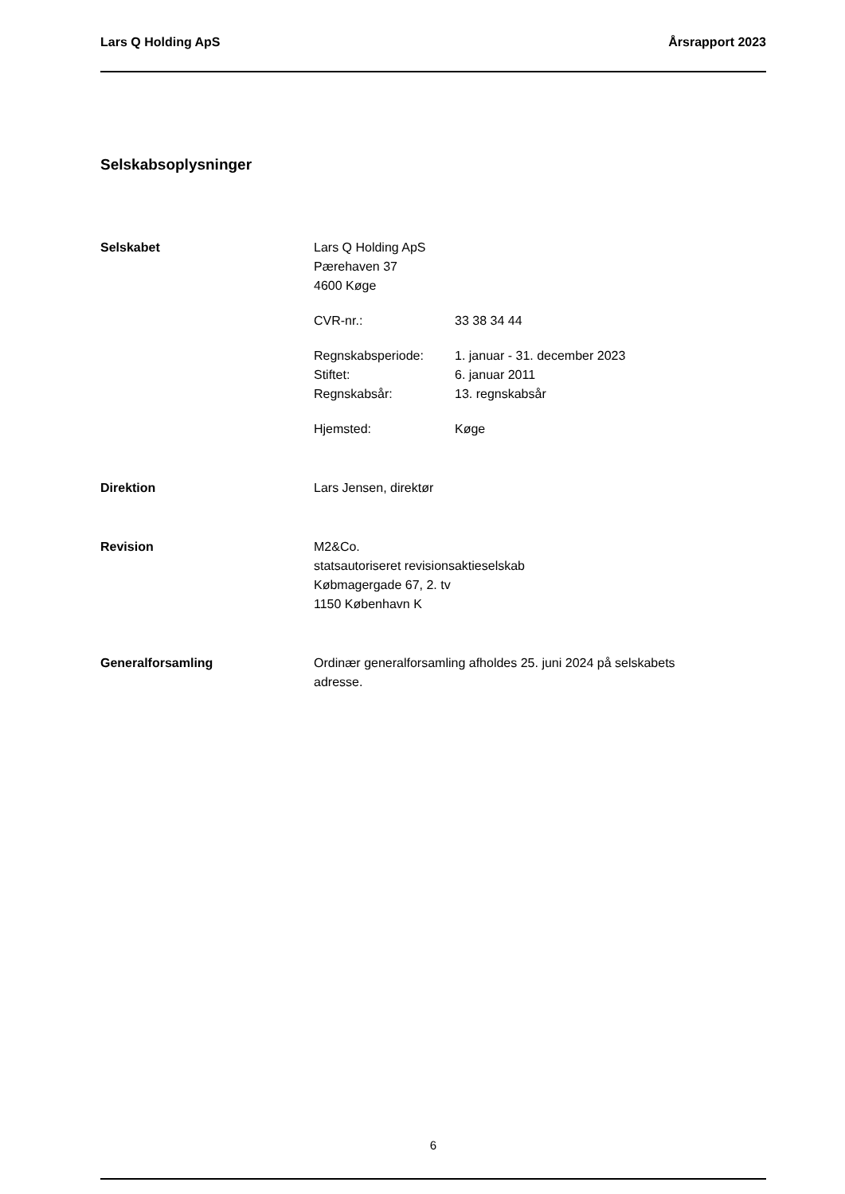Lars Q Holding ApS Årsrapport 2023
Selskabsoplysninger
Selskabet Lars Q Holding ApS
Pærehaven 37
4600 Køge
CVR-nr.: 33 38 34 44
Regnskabsperiode: 1. januar - 31. december 2023
Stiftet: 6. januar 2011
Regnskabsår: 13. regnskabsår
Hjemsted: Køge
Direktion Lars Jensen, direktør
Revision M2&Co.
statsautoriseret revisionsaktieselskab
Købmagergade 67, 2. tv
1150 København K
Generalforsamling Ordinær generalforsamling afholdes 25. juni 2024 på selskabets
adresse.
6